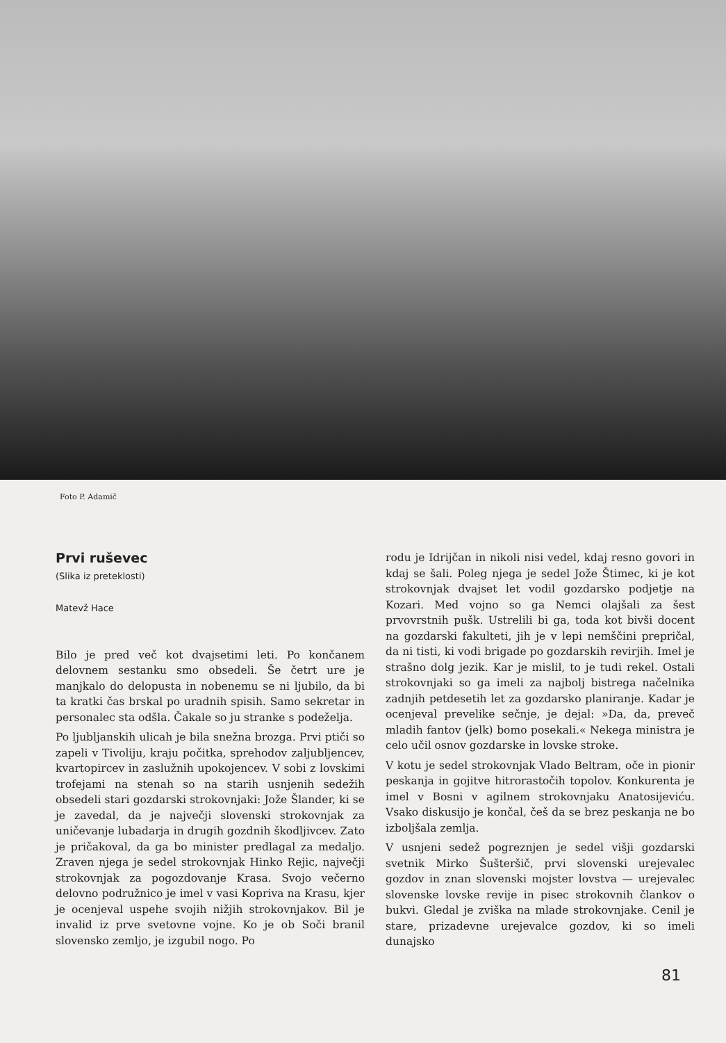Foto P. Adamič
Prvi ruševec
(Slika iz preteklosti)
Matevž Hace
Bilo je pred več kot dvajsetimi leti. Po končanem delovnem sestanku smo obsedeli. Še četrt ure je manjkalo do delopusta in nobenemu se ni ljubilo, da bi ta kratki čas brskal po uradnih spisih. Samo sekretar in personalec sta odšla. Čakale so ju stranke s podeželja.
Po ljubljanskih ulicah je bila snežna brozga. Prvi ptiči so zapeli v Tivoliju, kraju počitka, sprehodov zaljubljencev, kvartopircev in zaslužnih upokojencev. V sobi z lovskimi trofejami na stenah so na starih usnjenih sedežih obsedeli stari gozdarski strokovnjaki: Jože Šlander, ki se je zavedal, da je največji slovenski strokovnjak za uničevanje lubadarja in drugih gozdnih škodljivcev. Zato je pričakoval, da ga bo minister predlagal za medaljo. Zraven njega je sedel strokovnjak Hinko Rejic, največji strokovnjak za pogozdovanje Krasa. Svojo večerno delovno podružnico je imel v vasi Kopriva na Krasu, kjer je ocenjeval uspehe svojih nižjih strokovnjakov. Bil je invalid iz prve svetovne vojne. Ko je ob Soči branil slovensko zemljo, je izgubil nogo. Po
rodu je Idrijčan in nikoli nisi vedel, kdaj resno govori in kdaj se šali. Poleg njega je sedel Jože Štimec, ki je kot strokovnjak dvajset let vodil gozdarsko podjetje na Kozari. Med vojno so ga Nemci olajšali za šest prvovrstnih pušk. Ustrelili bi ga, toda kot bivši docent na gozdarski fakulteti, jih je v lepi nemščini prepričal, da ni tisti, ki vodi brigade po gozdarskih revirjih. Imel je strašno dolg jezik. Kar je mislil, to je tudi rekel. Ostali strokovnjaki so ga imeli za najbolj bistrega načelnika zadnjih petdesetih let za gozdarsko planiranje. Kadar je ocenjeval prevelike sečnje, je dejal: »Da, da, preveč mladih fantov (jelk) bomo posekali.« Nekega ministra je celo učil osnov gozdarske in lovske stroke.
V kotu je sedel strokovnjak Vlado Beltram, oče in pionir peskanja in gojitve hitrorastočih topolov. Konkurenta je imel v Bosni v agilnem strokovnjaku Anatosijeviću. Vsako diskusijo je končal, češ da se brez peskanja ne bo izboljšala zemlja.
V usnjeni sedež pogreznjen je sedel višji gozdarski svetnik Mirko Šušteršič, prvi slovenski urejevalec gozdov in znan slovenski mojster lovstva — urejevalec slovenske lovske revije in pisec strokovnih člankov o bukvi. Gledal je zviška na mlade strokovnjake. Cenil je stare, prizadevne urejevalce gozdov, ki so imeli dunajsko
81